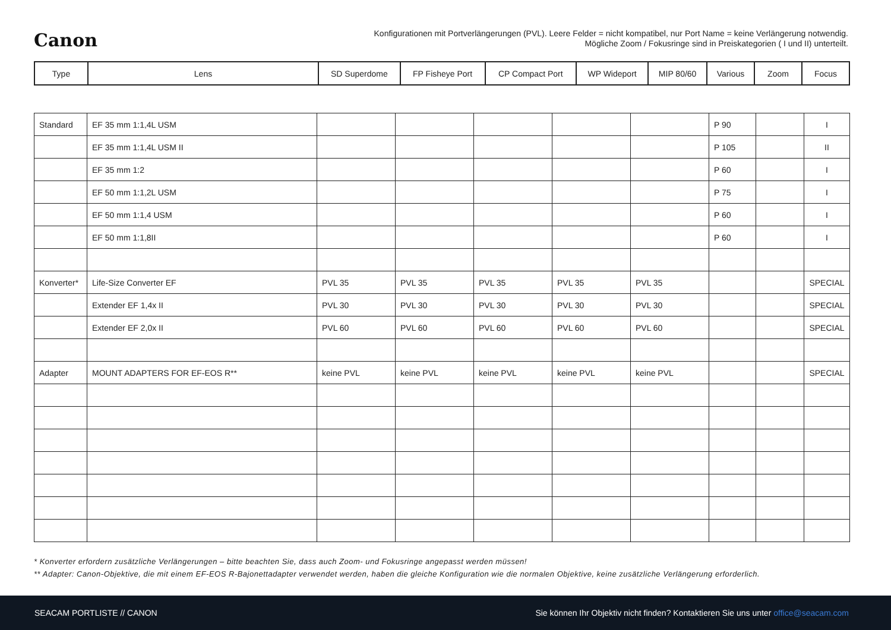Canon
Konfigurationen mit Portverlängerungen (PVL). Leere Felder = nicht kompatibel, nur Port Name = keine Verlängerung notwendig.
Mögliche Zoom / Fokusringe sind in Preiskategorien ( I und II) unterteilt.
| Type | Lens | SD Superdome | FP Fisheye Port | CP Compact Port | WP Wideport | MIP 80/60 | Various | Zoom | Focus |
| --- | --- | --- | --- | --- | --- | --- | --- | --- | --- |
| Standard | EF 35 mm 1:1,4L USM | | | | | | P 90 | | I |
| | EF 35 mm 1:1,4L USM II | | | | | | P 105 | | II |
| | EF 35 mm 1:2 | | | | | | P 60 | | I |
| | EF 50 mm 1:1,2L USM | | | | | | P 75 | | I |
| | EF 50 mm 1:1,4 USM | | | | | | P 60 | | I |
| | EF 50 mm 1:1,8II | | | | | | P 60 | | I |
| Konverter* | Life-Size Converter EF | PVL 35 | PVL 35 | PVL 35 | PVL 35 | PVL 35 | | | SPECIAL |
| | Extender EF 1,4x II | PVL 30 | PVL 30 | PVL 30 | PVL 30 | PVL 30 | | | SPECIAL |
| | Extender EF 2,0x II | PVL 60 | PVL 60 | PVL 60 | PVL 60 | PVL 60 | | | SPECIAL |
| Adapter | MOUNT ADAPTERS FOR EF-EOS R** | keine PVL | keine PVL | keine PVL | keine PVL | keine PVL | | | SPECIAL |
* Konverter erfordern zusätzliche Verlängerungen – bitte beachten Sie, dass auch Zoom- und Fokusringe angepasst werden müssen!
** Adapter: Canon-Objektive, die mit einem EF-EOS R-Bajonettadapter verwendet werden, haben die gleiche Konfiguration wie die normalen Objektive, keine zusätzliche Verlängerung erforderlich.
SEACAM PORTLISTE // CANON Sie können Ihr Objektiv nicht finden? Kontaktieren Sie uns unter office@seacam.com